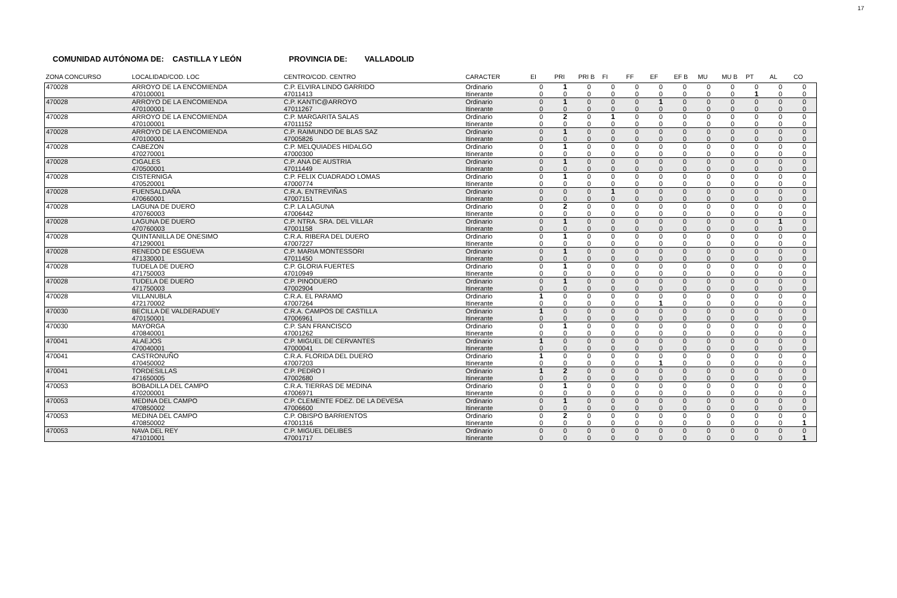17
COMUNIDAD AUTÓNOMA DE: CASTILLA Y LEÓN PROVINCIA DE: VALLADOLID
| ZONA CONCURSO | LOCALIDAD/COD. LOC | CENTRO/COD. CENTRO | CARACTER | EI | PRI | PRI B | FI | FF | EF | EF B | MU | MU B | PT | AL | CO |
| --- | --- | --- | --- | --- | --- | --- | --- | --- | --- | --- | --- | --- | --- | --- | --- |
| 470028 | ARROYO DE LA ENCOMIENDA 470100001 | C.P. ELVIRA LINDO GARRIDO 47011413 | Ordinario Itinerante | 0 0 | 1 0 | 0 0 | 0 0 | 0 0 | 0 0 | 0 0 | 0 0 | 0 0 | 0 1 | 0 0 | 0 0 |
| 470028 | ARROYO DE LA ENCOMIENDA 470100001 | C.P. KANTIC@ARROYO 47011267 | Ordinario Itinerante | 0 0 | 1 0 | 0 0 | 0 0 | 0 0 | 1 0 | 0 0 | 0 0 | 0 0 | 0 0 | 0 0 | 0 0 |
| 470028 | ARROYO DE LA ENCOMIENDA 470100001 | C.P. MARGARITA SALAS 47011152 | Ordinario Itinerante | 0 0 | 2 0 | 0 0 | 1 0 | 0 0 | 0 0 | 0 0 | 0 0 | 0 0 | 0 0 | 0 0 | 0 0 |
| 470028 | ARROYO DE LA ENCOMIENDA 470100001 | C.P. RAIMUNDO DE BLAS SAZ 47005826 | Ordinario Itinerante | 0 0 | 1 0 | 0 0 | 0 0 | 0 0 | 0 0 | 0 0 | 0 0 | 0 0 | 0 0 | 0 0 | 0 0 |
| 470028 | CABEZON 470270001 | C.P. MELQUIADES HIDALGO 47000300 | Ordinario Itinerante | 0 0 | 1 0 | 0 0 | 0 0 | 0 0 | 0 0 | 0 0 | 0 0 | 0 0 | 0 0 | 0 0 | 0 0 |
| 470028 | CIGALES 470500001 | C.P. ANA DE AUSTRIA 47011449 | Ordinario Itinerante | 0 0 | 1 0 | 0 0 | 0 0 | 0 0 | 0 0 | 0 0 | 0 0 | 0 0 | 0 0 | 0 0 | 0 0 |
| 470028 | CISTERNIGA 470520001 | C.P. FELIX CUADRADO LOMAS 47000774 | Ordinario Itinerante | 0 0 | 1 0 | 0 0 | 0 0 | 0 0 | 0 0 | 0 0 | 0 0 | 0 0 | 0 0 | 0 0 | 0 0 |
| 470028 | FUENSALDAÑA 470660001 | C.R.A. ENTREVIÑAS 47007151 | Ordinario Itinerante | 0 0 | 0 0 | 0 0 | 1 0 | 0 0 | 0 0 | 0 0 | 0 0 | 0 0 | 0 0 | 0 0 | 0 0 |
| 470028 | LAGUNA DE DUERO 470760003 | C.P. LA LAGUNA 47006442 | Ordinario Itinerante | 0 0 | 2 0 | 0 0 | 0 0 | 0 0 | 0 0 | 0 0 | 0 0 | 0 0 | 0 0 | 0 0 | 0 0 |
| 470028 | LAGUNA DE DUERO 470760003 | C.P. NTRA. SRA. DEL VILLAR 47001158 | Ordinario Itinerante | 0 0 | 1 0 | 0 0 | 0 0 | 0 0 | 0 0 | 0 0 | 0 0 | 0 0 | 0 0 | 1 0 | 0 0 |
| 470028 | QUINTANILLA DE ONESIMO 471290001 | C.R.A. RIBERA DEL DUERO 47007227 | Ordinario Itinerante | 0 0 | 1 0 | 0 0 | 0 0 | 0 0 | 0 0 | 0 0 | 0 0 | 0 0 | 0 0 | 0 0 | 0 0 |
| 470028 | RENEDO DE ESGUEVA 471330001 | C.P. MARIA MONTESSORI 47011450 | Ordinario Itinerante | 0 0 | 1 0 | 0 0 | 0 0 | 0 0 | 0 0 | 0 0 | 0 0 | 0 0 | 0 0 | 0 0 | 0 0 |
| 470028 | TUDELA DE DUERO 471750003 | C.P. GLORIA FUERTES 47010949 | Ordinario Itinerante | 0 0 | 1 0 | 0 0 | 0 0 | 0 0 | 0 0 | 0 0 | 0 0 | 0 0 | 0 0 | 0 0 | 0 0 |
| 470028 | TUDELA DE DUERO 471750003 | C.P. PINODUERO 47002904 | Ordinario Itinerante | 0 0 | 1 0 | 0 0 | 0 0 | 0 0 | 0 0 | 0 0 | 0 0 | 0 0 | 0 0 | 0 0 | 0 0 |
| 470028 | VILLANUBLA 472170002 | C.R.A. EL PARAMO 47007264 | Ordinario Itinerante | 1 0 | 0 0 | 0 0 | 0 0 | 0 0 | 0 1 | 0 0 | 0 0 | 0 0 | 0 0 | 0 0 | 0 0 |
| 470030 | BECILLA DE VALDERADUEY 470150001 | C.R.A. CAMPOS DE CASTILLA 47006961 | Ordinario Itinerante | 1 0 | 0 0 | 0 0 | 0 0 | 0 0 | 0 0 | 0 0 | 0 0 | 0 0 | 0 0 | 0 0 | 0 0 |
| 470030 | MAYORGA 470840001 | C.P. SAN FRANCISCO 47001262 | Ordinario Itinerante | 0 0 | 1 0 | 0 0 | 0 0 | 0 0 | 0 0 | 0 0 | 0 0 | 0 0 | 0 0 | 0 0 | 0 0 |
| 470041 | ALAEJOS 470040001 | C.P. MIGUEL DE CERVANTES 47000041 | Ordinario Itinerante | 1 0 | 0 0 | 0 0 | 0 0 | 0 0 | 0 0 | 0 0 | 0 0 | 0 0 | 0 0 | 0 0 | 0 0 |
| 470041 | CASTRONUÑO 470450002 | C.R.A. FLORIDA DEL DUERO 47007203 | Ordinario Itinerante | 1 0 | 0 0 | 0 0 | 0 0 | 0 0 | 0 1 | 0 0 | 0 0 | 0 0 | 0 0 | 0 0 | 0 0 |
| 470041 | TORDESILLAS 471650005 | C.P. PEDRO I 47002680 | Ordinario Itinerante | 1 0 | 2 0 | 0 0 | 0 0 | 0 0 | 0 0 | 0 0 | 0 0 | 0 0 | 0 0 | 0 0 | 0 0 |
| 470053 | BOBADILLA DEL CAMPO 470200001 | C.R.A. TIERRAS DE MEDINA 47006971 | Ordinario Itinerante | 0 0 | 1 0 | 0 0 | 0 0 | 0 0 | 0 0 | 0 0 | 0 0 | 0 0 | 0 0 | 0 0 | 0 0 |
| 470053 | MEDINA DEL CAMPO 470850002 | C.P. CLEMENTE FDEZ. DE LA DEVESA 47006600 | Ordinario Itinerante | 0 0 | 1 0 | 0 0 | 0 0 | 0 0 | 0 0 | 0 0 | 0 0 | 0 0 | 0 0 | 0 0 | 0 0 |
| 470053 | MEDINA DEL CAMPO 470850002 | C.P. OBISPO BARRIENTOS 47001316 | Ordinario Itinerante | 0 0 | 2 0 | 0 0 | 0 0 | 0 0 | 0 0 | 0 0 | 0 0 | 0 0 | 0 0 | 0 0 | 0 1 |
| 470053 | NAVA DEL REY 471010001 | C.P. MIGUEL DELIBES 47001717 | Ordinario Itinerante | 0 0 | 0 0 | 0 0 | 0 0 | 0 0 | 0 0 | 0 0 | 0 0 | 0 0 | 0 0 | 0 0 | 0 1 |